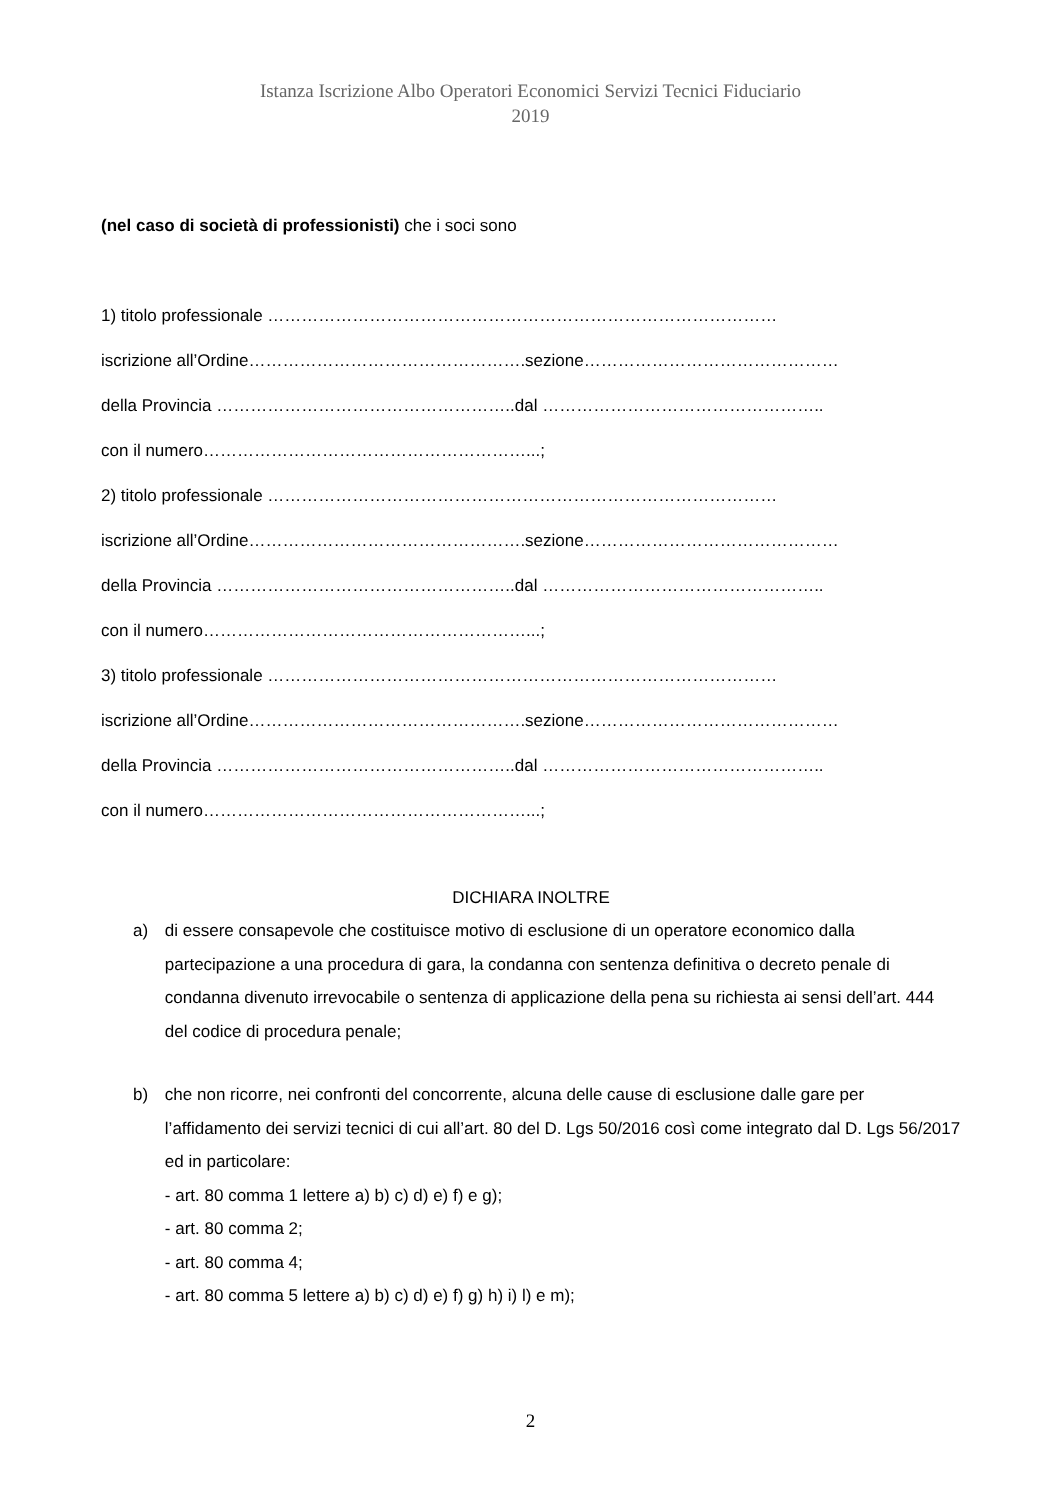Istanza Iscrizione Albo Operatori Economici Servizi Tecnici Fiduciario
2019
(nel caso di società di professionisti) che i soci sono
1) titolo professionale ………………………………………………………………………………
iscrizione all’Ordine………………………………………….sezione………………………………………
della Provincia ……………………………………………..dal …………………………………………..
con il numero…………………………………………………...;
2) titolo professionale ………………………………………………………………………………
iscrizione all’Ordine………………………………………….sezione………………………………………
della Provincia ……………………………………………..dal …………………………………………..
con il numero…………………………………………………...;
3) titolo professionale ………………………………………………………………………………
iscrizione all’Ordine………………………………………….sezione………………………………………
della Provincia ……………………………………………..dal …………………………………………..
con il numero…………………………………………………...;
DICHIARA INOLTRE
a) di essere consapevole che costituisce motivo di esclusione di un operatore economico dalla partecipazione a una procedura di gara, la condanna con sentenza definitiva o decreto penale di condanna divenuto irrevocabile o sentenza di applicazione della pena su richiesta ai sensi dell’art. 444 del codice di procedura penale;
b) che non ricorre, nei confronti del concorrente, alcuna delle cause di esclusione dalle gare per l’affidamento dei servizi tecnici di cui all’art. 80 del D. Lgs 50/2016 così come integrato dal D. Lgs 56/2017 ed in particolare:
- art. 80 comma 1 lettere a) b) c) d) e) f) e g);
- art. 80 comma 2;
- art. 80 comma 4;
- art. 80 comma 5 lettere a) b) c) d) e) f) g) h) i) l) e m);
2